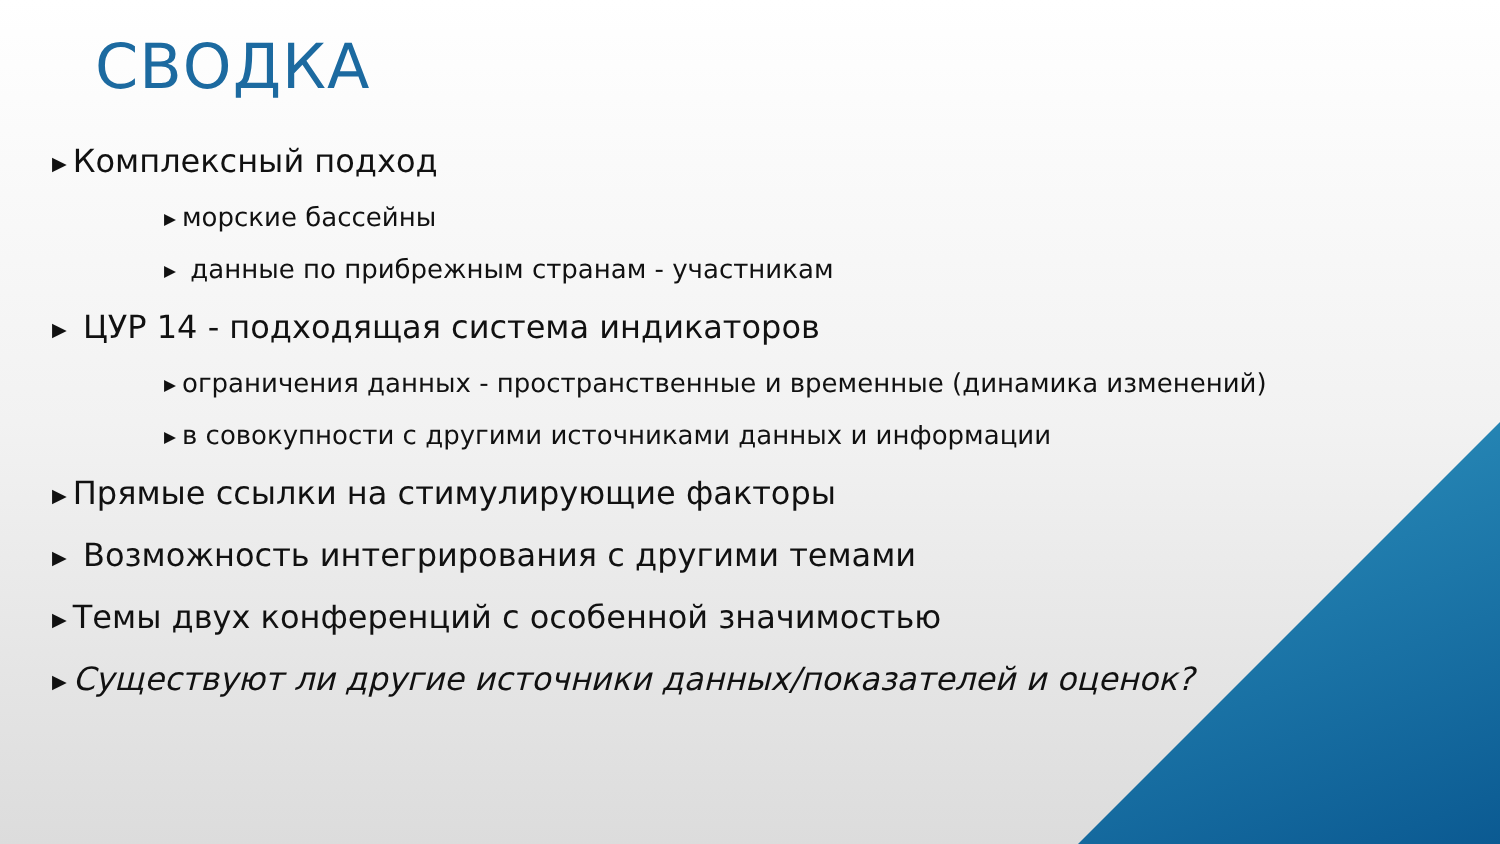СВОДКА
▶ Комплексный подход
▶ морские бассейны
▶ данные по прибрежным странам - участникам
▶ ЦУР 14 - подходящая система индикаторов
▶ ограничения данных - пространственные и временные (динамика изменений)
▶ в совокупности с другими источниками данных и информации
▶ Прямые ссылки на стимулирующие факторы
▶ Возможность интегрирования с другими темами
▶ Темы двух конференций с особенной значимостью
▶ Существуют ли другие источники данных/показателей и оценок?